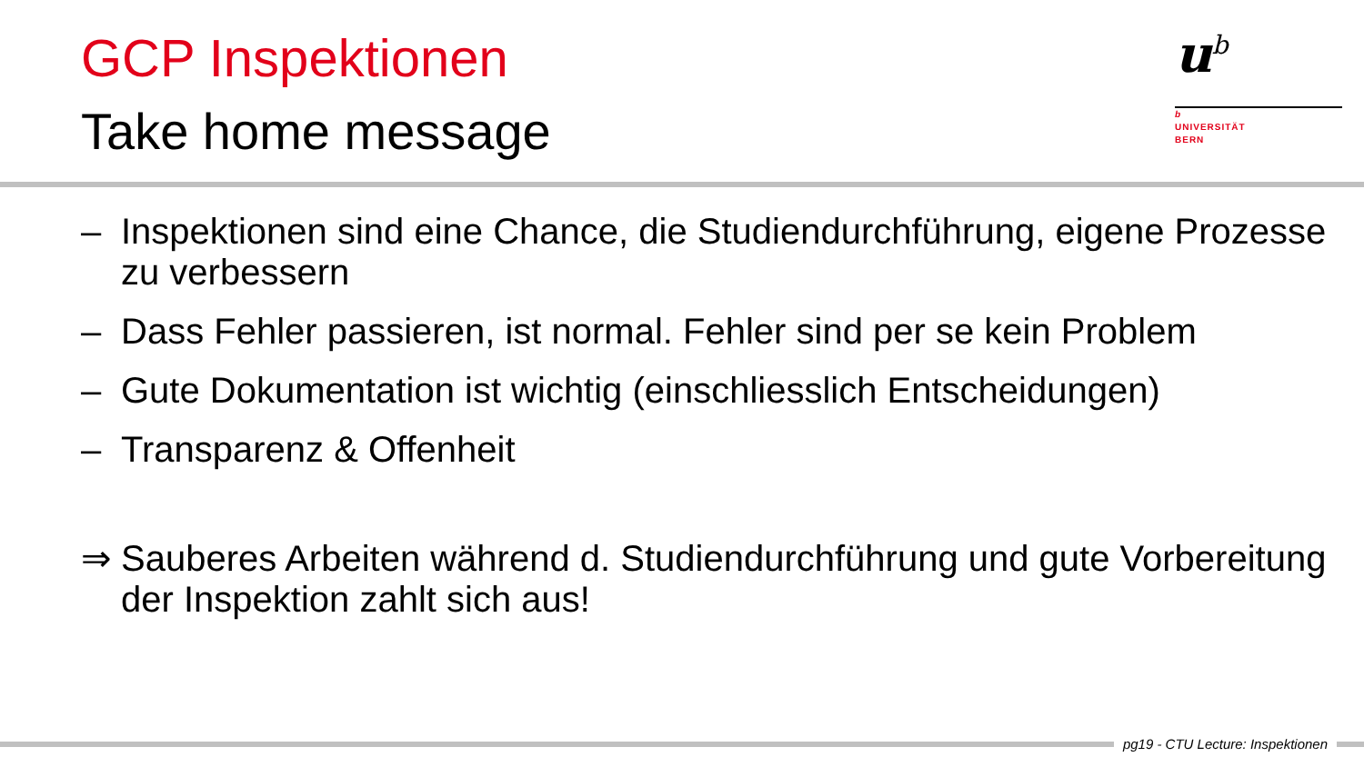GCP Inspektionen
Take home message
u<sup>b</sup>
b
UNIVERSITÄT
BERN
– Inspektionen sind eine Chance, die Studiendurchführung, eigene Prozesse zu verbessern
– Dass Fehler passieren, ist normal. Fehler sind per se kein Problem
– Gute Dokumentation ist wichtig (einschliesslich Entscheidungen)
– Transparenz & Offenheit
⇒ Sauberes Arbeiten während d. Studiendurchführung und gute Vorbereitung der Inspektion zahlt sich aus!
pg19 - CTU Lecture: Inspektionen